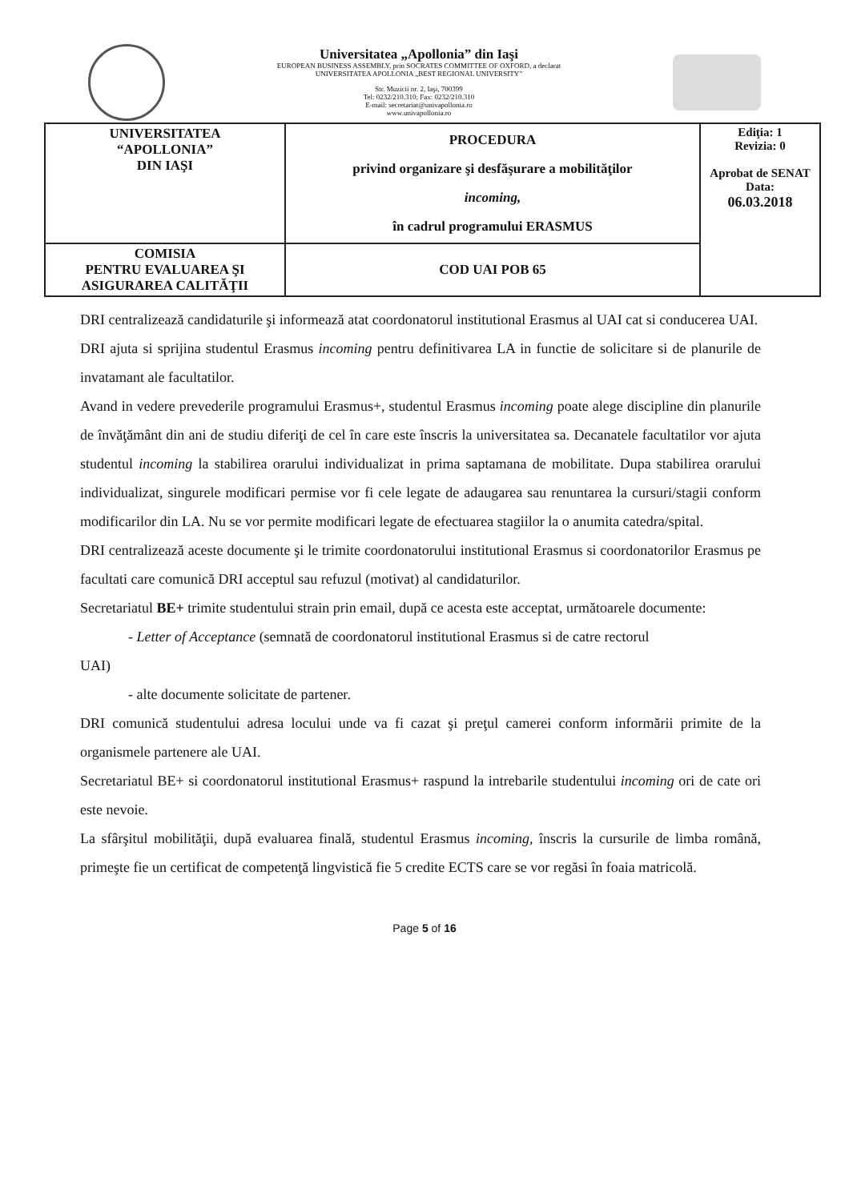Universitatea „Apollonia” din Iaşi
EUROPEAN BUSINESS ASSEMBLY, prin SOCRATES COMMITTEE OF OXFORD, a declarat
UNIVERSITATEA APOLLONIA „BEST REGIONAL UNIVERSITY”
Str. Muzicii nr. 2, Iaşi, 700399
Tel: 0232/210.310; Fax: 0232/210.310
E-mail: secretariat@univapollonia.ro
www.univapollonia.ro
| UNIVERSITATEA “APOLLONIA” DIN IAŞI | PROCEDURA privind organizare şi desfăşurare a mobilităţilor incoming, în cadrul programului ERASMUS | Ediţia: 1 Revizia: 0 Aprobat de SENAT Data: 06.03.2018 |
| COMISIA PENTRU EVALUAREA ŞI ASIGURAREA CALITĂŢII | COD UAI POB 65 | |
DRI centralizează candidaturile şi informează atat coordonatorul institutional Erasmus al UAI cat si conducerea UAI.
DRI ajuta si sprijina studentul Erasmus incoming pentru definitivarea LA in functie de solicitare si de planurile de invatamant ale facultatilor.
Avand in vedere prevederile programului Erasmus+, studentul Erasmus incoming poate alege discipline din planurile de învăţământ din ani de studiu diferiţi de cel în care este înscris la universitatea sa. Decanatele facultatilor vor ajuta studentul incoming la stabilirea orarului individualizat in prima saptamana de mobilitate. Dupa stabilirea orarului individualizat, singurele modificari permise vor fi cele legate de adaugarea sau renuntarea la cursuri/stagii conform modificarilor din LA. Nu se vor permite modificari legate de efectuarea stagiilor la o anumita catedra/spital.
DRI centralizează aceste documente şi le trimite coordonatorului institutional Erasmus si coordonatorilor Erasmus pe facultati care comunică DRI acceptul sau refuzul (motivat) al candidaturilor.
Secretariatul BE+ trimite studentului strain prin email, după ce acesta este acceptat, următoarele documente:
- Letter of Acceptance (semnată de coordonatorul institutional Erasmus si de catre rectorul
UAI)
- alte documente solicitate de partener.
DRI comunică studentului adresa locului unde va fi cazat şi preţul camerei conform informării primite de la organismele partenere ale UAI.
Secretariatul BE+ si coordonatorul institutional Erasmus+ raspund la intrebarile studentului incoming ori de cate ori este nevoie.
La sfârşitul mobilităţii, după evaluarea finală, studentul Erasmus incoming, înscris la cursurile de limba română, primeşte fie un certificat de competenţă lingvistică fie 5 credite ECTS care se vor regăsi în foaia matricolă.
Page 5 of 16